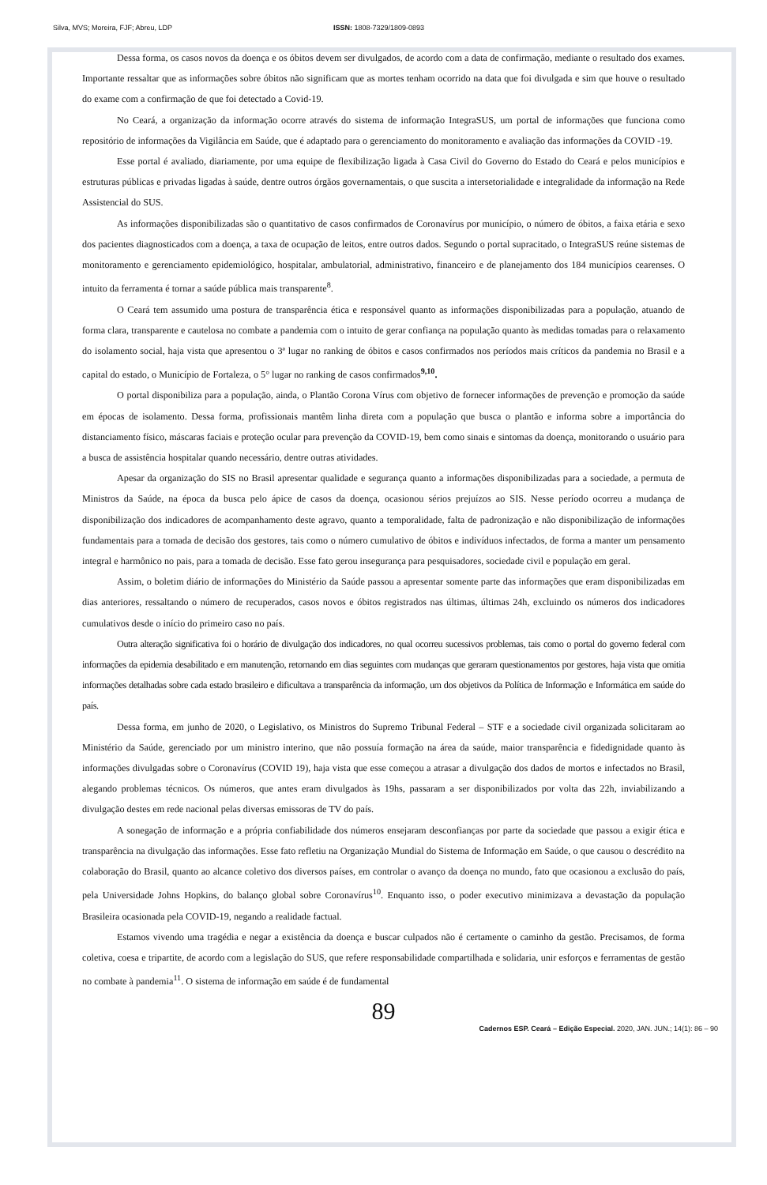Silva, MVS; Moreira, FJF; Abreu, LDP ISSN: 1808-7329/1809-0893
Dessa forma, os casos novos da doença e os óbitos devem ser divulgados, de acordo com a data de confirmação, mediante o resultado dos exames. Importante ressaltar que as informações sobre óbitos não significam que as mortes tenham ocorrido na data que foi divulgada e sim que houve o resultado do exame com a confirmação de que foi detectado a Covid-19.
No Ceará, a organização da informação ocorre através do sistema de informação IntegraSUS, um portal de informações que funciona como repositório de informações da Vigilância em Saúde, que é adaptado para o gerenciamento do monitoramento e avaliação das informações da COVID -19.
Esse portal é avaliado, diariamente, por uma equipe de flexibilização ligada à Casa Civil do Governo do Estado do Ceará e pelos municípios e estruturas públicas e privadas ligadas à saúde, dentre outros órgãos governamentais, o que suscita a intersetorialidade e integralidade da informação na Rede Assistencial do SUS.
As informações disponibilizadas são o quantitativo de casos confirmados de Coronavírus por município, o número de óbitos, a faixa etária e sexo dos pacientes diagnosticados com a doença, a taxa de ocupação de leitos, entre outros dados. Segundo o portal supracitado, o IntegraSUS reúne sistemas de monitoramento e gerenciamento epidemiológico, hospitalar, ambulatorial, administrativo, financeiro e de planejamento dos 184 municípios cearenses. O intuito da ferramenta é tornar a saúde pública mais transparente<sup>8</sup>.
O Ceará tem assumido uma postura de transparência ética e responsável quanto as informações disponibilizadas para a população, atuando de forma clara, transparente e cautelosa no combate a pandemia com o intuito de gerar confiança na população quanto às medidas tomadas para o relaxamento do isolamento social, haja vista que apresentou o 3ª lugar no ranking de óbitos e casos confirmados nos períodos mais críticos da pandemia no Brasil e a capital do estado, o Município de Fortaleza, o 5° lugar no ranking de casos confirmados<sup>9,10</sup>.
O portal disponibiliza para a população, ainda, o Plantão Corona Vírus com objetivo de fornecer informações de prevenção e promoção da saúde em épocas de isolamento. Dessa forma, profissionais mantêm linha direta com a população que busca o plantão e informa sobre a importância do distanciamento físico, máscaras faciais e proteção ocular para prevenção da COVID-19, bem como sinais e sintomas da doença, monitorando o usuário para a busca de assistência hospitalar quando necessário, dentre outras atividades.
Apesar da organização do SIS no Brasil apresentar qualidade e segurança quanto a informações disponibilizadas para a sociedade, a permuta de Ministros da Saúde, na época da busca pelo ápice de casos da doença, ocasionou sérios prejuízos ao SIS. Nesse período ocorreu a mudança de disponibilização dos indicadores de acompanhamento deste agravo, quanto a temporalidade, falta de padronização e não disponibilização de informações fundamentais para a tomada de decisão dos gestores, tais como o número cumulativo de óbitos e indivíduos infectados, de forma a manter um pensamento integral e harmônico no pais, para a tomada de decisão. Esse fato gerou insegurança para pesquisadores, sociedade civil e população em geral.
Assim, o boletim diário de informações do Ministério da Saúde passou a apresentar somente parte das informações que eram disponibilizadas em dias anteriores, ressaltando o número de recuperados, casos novos e óbitos registrados nas últimas, últimas 24h, excluindo os números dos indicadores cumulativos desde o início do primeiro caso no país.
Outra alteração significativa foi o horário de divulgação dos indicadores, no qual ocorreu sucessivos problemas, tais como o portal do governo federal com informações da epidemia desabilitado e em manutenção, retornando em dias seguintes com mudanças que geraram questionamentos por gestores, haja vista que omitia informações detalhadas sobre cada estado brasileiro e dificultava a transparência da informação, um dos objetivos da Política de Informação e Informática em saúde do país.
Dessa forma, em junho de 2020, o Legislativo, os Ministros do Supremo Tribunal Federal – STF e a sociedade civil organizada solicitaram ao Ministério da Saúde, gerenciado por um ministro interino, que não possuía formação na área da saúde, maior transparência e fidedignidade quanto às informações divulgadas sobre o Coronavírus (COVID 19), haja vista que esse começou a atrasar a divulgação dos dados de mortos e infectados no Brasil, alegando problemas técnicos. Os números, que antes eram divulgados às 19hs, passaram a ser disponibilizados por volta das 22h, inviabilizando a divulgação destes em rede nacional pelas diversas emissoras de TV do país.
A sonegação de informação e a própria confiabilidade dos números ensejaram desconfianças por parte da sociedade que passou a exigir ética e transparência na divulgação das informações. Esse fato refletiu na Organização Mundial do Sistema de Informação em Saúde, o que causou o descrédito na colaboração do Brasil, quanto ao alcance coletivo dos diversos países, em controlar o avanço da doença no mundo, fato que ocasionou a exclusão do país, pela Universidade Johns Hopkins, do balanço global sobre Coronavírus<sup>10</sup>. Enquanto isso, o poder executivo minimizava a devastação da população Brasileira ocasionada pela COVID-19, negando a realidade factual.
Estamos vivendo uma tragédia e negar a existência da doença e buscar culpados não é certamente o caminho da gestão. Precisamos, de forma coletiva, coesa e tripartite, de acordo com a legislação do SUS, que refere responsabilidade compartilhada e solidaria, unir esforços e ferramentas de gestão no combate à pandemia<sup>11</sup>. O sistema de informação em saúde é de fundamental
89
Cadernos ESP. Ceará – Edição Especial. 2020, JAN. JUN.; 14(1): 86 – 90